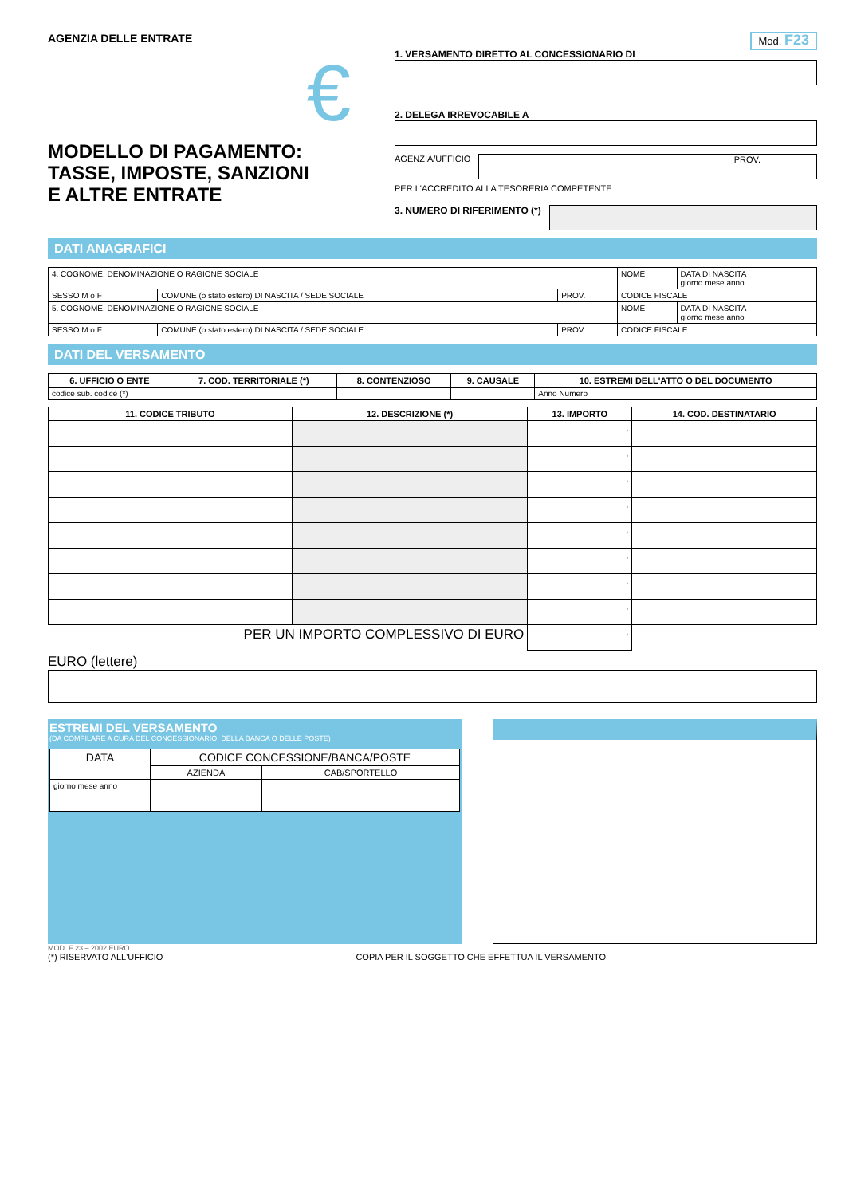AGENZIA DELLE ENTRATE
€
MODELLO DI PAGAMENTO:
TASSE, IMPOSTE, SANZIONI
E ALTRE ENTRATE
Mod. F23
1. VERSAMENTO DIRETTO AL CONCESSIONARIO DI
2. DELEGA IRREVOCABILE A
AGENZIA/UFFICIO
PROV.
PER L'ACCREDITO ALLA TESORERIA COMPETENTE
3. NUMERO DI RIFERIMENTO (*)
DATI ANAGRAFICI
| 4. COGNOME, DENOMINAZIONE O RAGIONE SOCIALE | | | NOME | DATA DI NASCITA giorno mese anno |
| SESSO M o F | COMUNE (o stato estero) DI NASCITA / SEDE SOCIALE | PROV. | CODICE FISCALE | |
| 5. COGNOME, DENOMINAZIONE O RAGIONE SOCIALE | | | NOME | DATA DI NASCITA giorno mese anno |
| SESSO M o F | COMUNE (o stato estero) DI NASCITA / SEDE SOCIALE | PROV. | CODICE FISCALE | |
DATI DEL VERSAMENTO
| 6. UFFICIO O ENTE | 7. COD. TERRITORIALE (*) | 8. CONTENZIOSO | 9. CAUSALE | 10. ESTREMI DELL'ATTO O DEL DOCUMENTO |
| --- | --- | --- | --- | --- |
| codice sub. codice (*) | | | | Anno Numero |
| 11. CODICE TRIBUTO | 12. DESCRIZIONE (*) | 13. IMPORTO | 14. COD. DESTINATARIO |
| --- | --- | --- | --- |
| | | , | |
| | | , | |
| | | , | |
| | | , | |
| | | , | |
| | | , | |
| | | , | |
| | | , | |
| PER UN IMPORTO COMPLESSIVO DI EURO | | , | |
EURO (lettere)
ESTREMI DEL VERSAMENTO
(DA COMPILARE A CURA DEL CONCESSIONARIO, DELLA BANCA O DELLE POSTE)
| DATA | CODICE CONCESSIONE/BANCA/POSTE | |
| | AZIENDA | CAB/SPORTELLO |
| giorno mese anno | | |
MOD. F 23 – 2002 EURO
(*) RISERVATO ALL'UFFICIO COPIA PER IL SOGGETTO CHE EFFETTUA IL VERSAMENTO